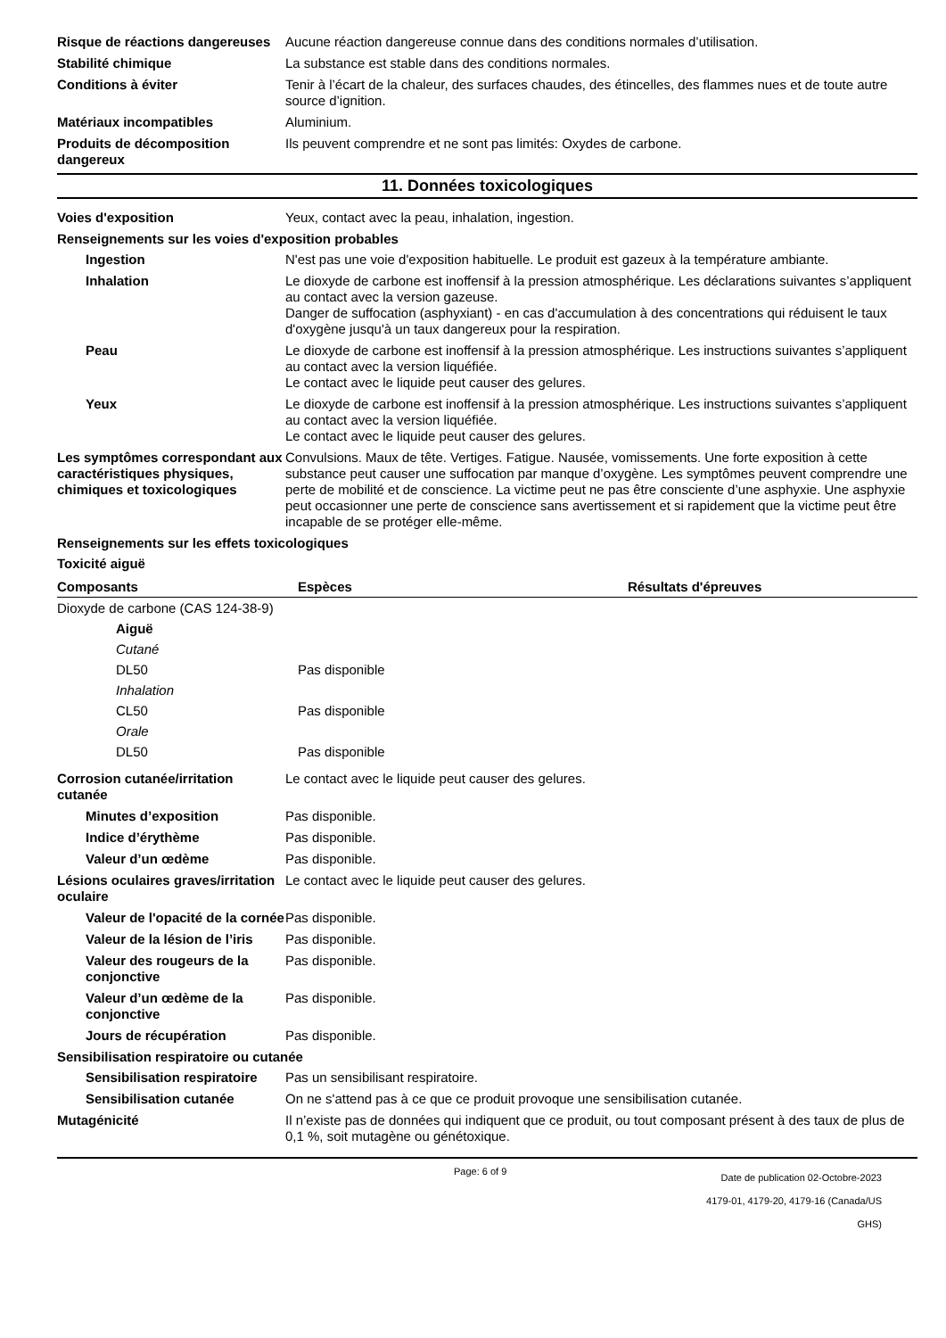Risque de réactions dangereuses
Aucune réaction dangereuse connue dans des conditions normales d’utilisation.
Stabilité chimique La substance est stable dans des conditions normales.
Conditions à éviter Tenir à l’écart de la chaleur, des surfaces chaudes, des étincelles, des flammes nues et de toute autre source d’ignition.
Matériaux incompatibles Aluminium.
Produits de décomposition dangereux
Ils peuvent comprendre et ne sont pas limités: Oxydes de carbone.
11. Données toxicologiques
Voies d'exposition Yeux, contact avec la peau, inhalation, ingestion.
Renseignements sur les voies d'exposition probables
Ingestion N'est pas une voie d'exposition habituelle. Le produit est gazeux à la température ambiante.
Inhalation Le dioxyde de carbone est inoffensif à la pression atmosphérique. Les déclarations suivantes s’appliquent au contact avec la version gazeuse.
Danger de suffocation (asphyxiant) - en cas d'accumulation à des concentrations qui réduisent le taux d'oxygène jusqu'à un taux dangereux pour la respiration.
Peau Le dioxyde de carbone est inoffensif à la pression atmosphérique. Les instructions suivantes s’appliquent au contact avec la version liquéfiée.
Le contact avec le liquide peut causer des gelures.
Yeux Le dioxyde de carbone est inoffensif à la pression atmosphérique. Les instructions suivantes s’appliquent au contact avec la version liquéfiée.
Le contact avec le liquide peut causer des gelures.
Les symptômes correspondant aux caractéristiques physiques, chimiques et toxicologiques
Convulsions. Maux de tête. Vertiges. Fatigue. Nausée, vomissements. Une forte exposition à cette substance peut causer une suffocation par manque d’oxygène. Les symptômes peuvent comprendre une perte de mobilité et de conscience. La victime peut ne pas être consciente d’une asphyxie. Une asphyxie peut occasionner une perte de conscience sans avertissement et si rapidement que la victime peut être incapable de se protéger elle-même.
Renseignements sur les effets toxicologiques
Toxicité aiguë
| Composants | Espèces | Résultats d'épreuves |
| --- | --- | --- |
| Dioxyde de carbone (CAS 124-38-9) | | |
| Aiguë | | |
| Cutané | | |
| DL50 | Pas disponible | |
| Inhalation | | |
| CL50 | Pas disponible | |
| Orale | | |
| DL50 | Pas disponible | |
Corrosion cutanée/irritation cutanée
Le contact avec le liquide peut causer des gelures.
Minutes d’exposition Pas disponible.
Indice d’érythème Pas disponible.
Valeur d’un œdème Pas disponible.
Lésions oculaires graves/irritation oculaire
Le contact avec le liquide peut causer des gelures.
Valeur de l'opacité de la cornée
Pas disponible.
Valeur de la lésion de l’iris
Pas disponible.
Valeur des rougeurs de la conjonctive
Pas disponible.
Valeur d’un œdème de la conjonctive
Pas disponible.
Jours de récupération Pas disponible.
Sensibilisation respiratoire ou cutanée
Sensibilisation respiratoire
Pas un sensibilisant respiratoire.
Sensibilisation cutanée On ne s'attend pas à ce que ce produit provoque une sensibilisation cutanée.
Mutagénicité Il n’existe pas de données qui indiquent que ce produit, ou tout composant présent à des taux de plus de 0,1 %, soit mutagène ou génétoxique.
Page: 6 of 9
Date de publication 02-Octobre-2023
4179-01, 4179-20, 4179-16 (Canada/US GHS)